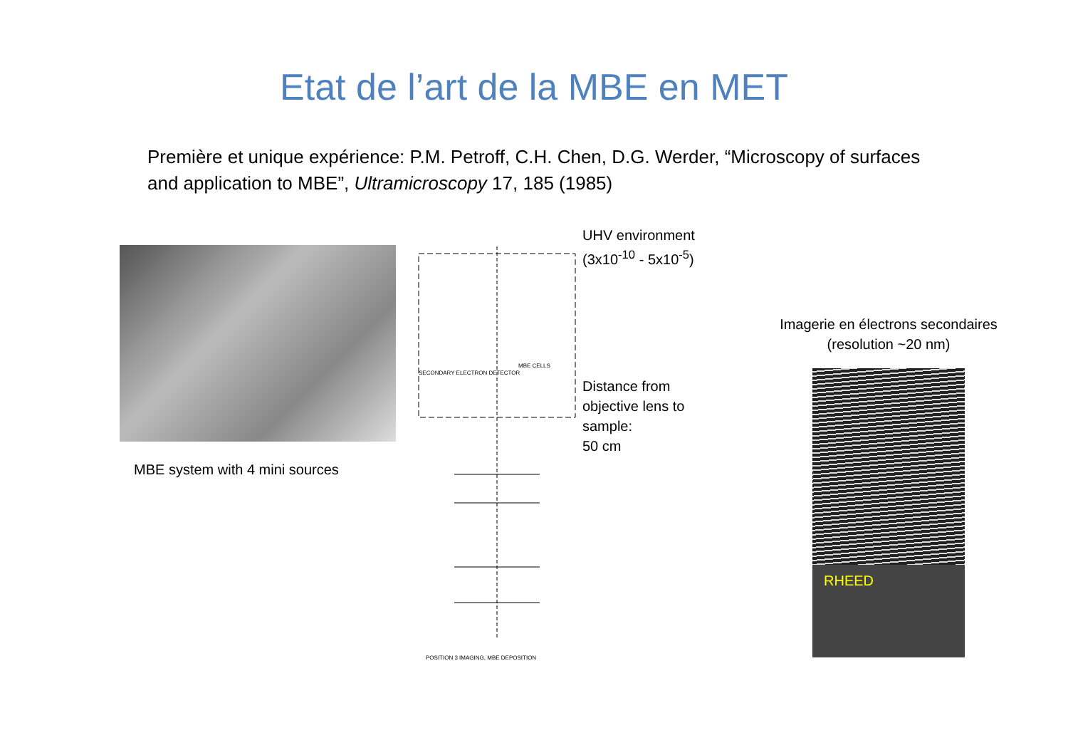Etat de l’art de la MBE en MET
Première et unique expérience: P.M. Petroff, C.H. Chen, D.G. Werder, “Microscopy of surfaces and application to MBE”, Ultramicroscopy 17, 185 (1985)
MBE system with 4 mini sources
SECONDARY ELECTRON DETECTOR
MBE CELLS
POSITION 3 IMAGING, MBE DEPOSITION
UHV environment
(3x10<sup>-10</sup> - 5x10<sup>-5</sup>)
Distance from objective lens to sample:
50 cm
Imagerie en électrons secondaires
(resolution ~20 nm)
RHEED